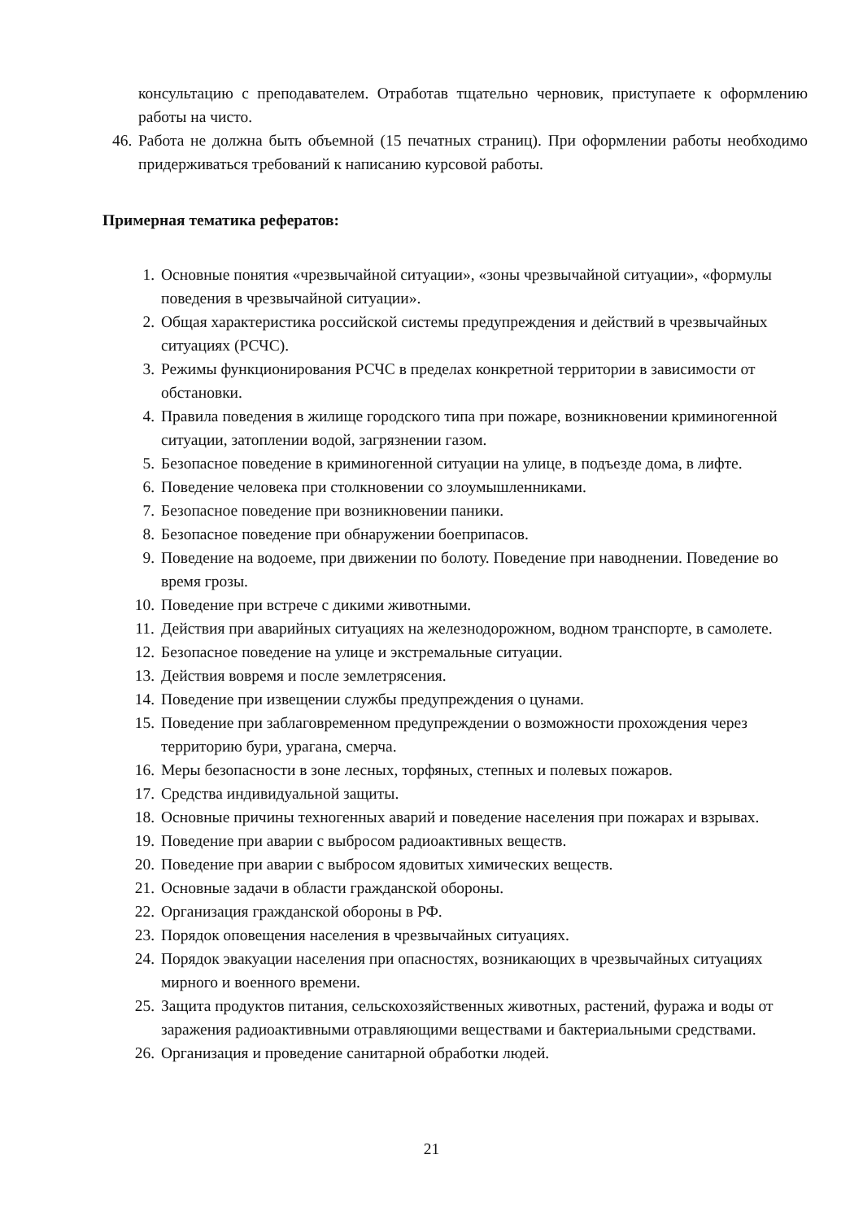консультацию с преподавателем. Отработав тщательно черновик, приступаете к оформлению работы на чисто.
46.
Работа не должна быть объемной (15 печатных страниц). При оформлении работы необходимо придерживаться требований к написанию курсовой работы.
Примерная тематика рефератов:
1. Основные понятия «чрезвычайной ситуации», «зоны чрезвычайной ситуации», «формулы поведения в чрезвычайной ситуации».
2. Общая характеристика российской системы предупреждения и действий в чрезвычайных ситуациях (РСЧС).
3. Режимы функционирования РСЧС в пределах конкретной территории в зависимости от обстановки.
4. Правила поведения в жилище городского типа при пожаре, возникновении криминогенной ситуации, затоплении водой, загрязнении газом.
5. Безопасное поведение в криминогенной ситуации на улице, в подъезде дома, в лифте.
6. Поведение человека при столкновении со злоумышленниками.
7. Безопасное поведение при возникновении паники.
8. Безопасное поведение при обнаружении боеприпасов.
9. Поведение на водоеме, при движении по болоту. Поведение при наводнении. Поведение во время грозы.
10. Поведение при встрече с дикими животными.
11. Действия при аварийных ситуациях на железнодорожном, водном транспорте, в самолете.
12. Безопасное поведение на улице и экстремальные ситуации.
13. Действия вовремя и после землетрясения.
14. Поведение при извещении службы предупреждения о цунами.
15. Поведение при заблаговременном предупреждении о возможности прохождения через территорию бури, урагана, смерча.
16. Меры безопасности в зоне лесных, торфяных, степных и полевых пожаров.
17. Средства индивидуальной защиты.
18. Основные причины техногенных аварий и поведение населения при пожарах и взрывах.
19. Поведение при аварии с выбросом радиоактивных веществ.
20. Поведение при аварии с выбросом ядовитых химических веществ.
21. Основные задачи в области гражданской обороны.
22. Организация гражданской обороны в РФ.
23. Порядок оповещения населения в чрезвычайных ситуациях.
24. Порядок эвакуации населения при опасностях, возникающих в чрезвычайных ситуациях мирного и военного времени.
25. Защита продуктов питания, сельскохозяйственных животных, растений, фуража и воды от заражения радиоактивными отравляющими веществами и бактериальными средствами.
26. Организация и проведение санитарной обработки людей.
21